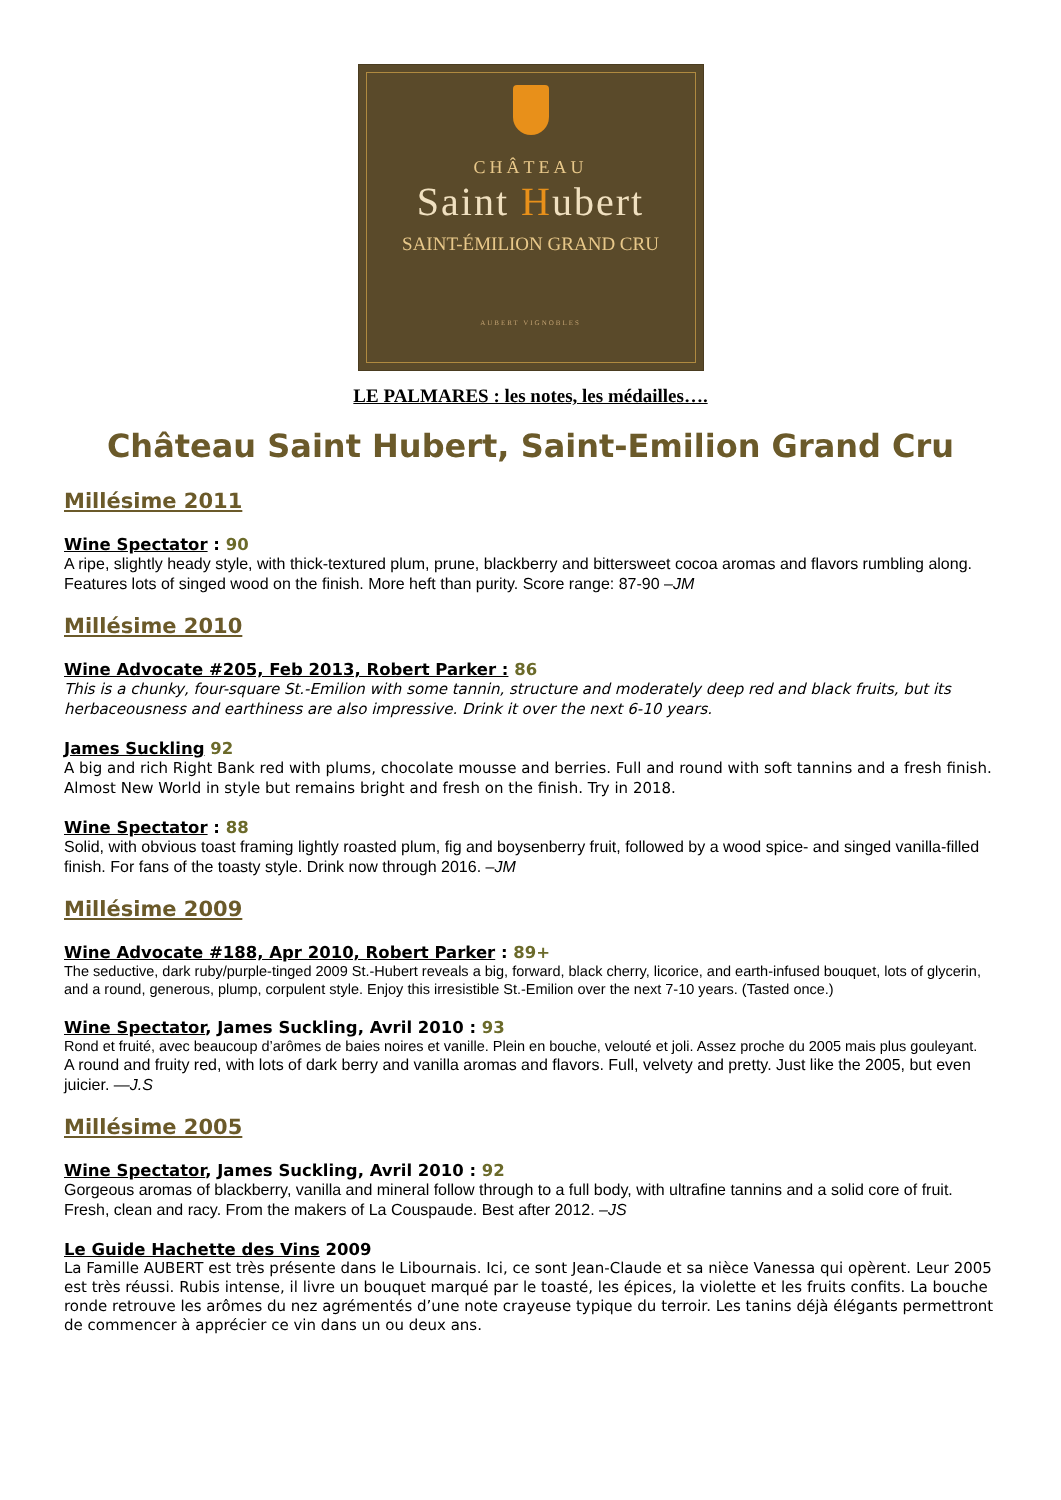CHÂTEAU
Saint Hubert
SAINT-ÉMILION GRAND CRU
AUBERT VIGNOBLES
LE PALMARES : les notes, les médailles….
Château Saint Hubert, Saint-Emilion Grand Cru
Millésime 2011
Wine Spectator : 90
A ripe, slightly heady style, with thick-textured plum, prune, blackberry and bittersweet cocoa aromas and flavors rumbling along. Features lots of singed wood on the finish. More heft than purity. Score range: 87-90 –JM
Millésime 2010
Wine Advocate #205, Feb 2013, Robert Parker : 86
This is a chunky, four-square St.-Emilion with some tannin, structure and moderately deep red and black fruits, but its herbaceousness and earthiness are also impressive. Drink it over the next 6-10 years.
James Suckling 92
A big and rich Right Bank red with plums, chocolate mousse and berries. Full and round with soft tannins and a fresh finish. Almost New World in style but remains bright and fresh on the finish. Try in 2018.
Wine Spectator : 88
Solid, with obvious toast framing lightly roasted plum, fig and boysenberry fruit, followed by a wood spice- and singed vanilla-filled finish. For fans of the toasty style. Drink now through 2016. –JM
Millésime 2009
Wine Advocate #188, Apr 2010, Robert Parker : 89+
The seductive, dark ruby/purple-tinged 2009 St.-Hubert reveals a big, forward, black cherry, licorice, and earth-infused bouquet, lots of glycerin, and a round, generous, plump, corpulent style. Enjoy this irresistible St.-Emilion over the next 7-10 years. (Tasted once.)
Wine Spectator, James Suckling, Avril 2010 : 93
Rond et fruité, avec beaucoup d’arômes de baies noires et vanille. Plein en bouche, velouté et joli. Assez proche du 2005 mais plus gouleyant.
A round and fruity red, with lots of dark berry and vanilla aromas and flavors. Full, velvety and pretty. Just like the 2005, but even juicier. —J.S
Millésime 2005
Wine Spectator, James Suckling, Avril 2010 : 92
Gorgeous aromas of blackberry, vanilla and mineral follow through to a full body, with ultrafine tannins and a solid core of fruit. Fresh, clean and racy. From the makers of La Couspaude. Best after 2012. –JS
Le Guide Hachette des Vins 2009
La Famille AUBERT est très présente dans le Libournais. Ici, ce sont Jean-Claude et sa nièce Vanessa qui opèrent. Leur 2005 est très réussi. Rubis intense, il livre un bouquet marqué par le toasté, les épices, la violette et les fruits confits. La bouche ronde retrouve les arômes du nez agrémentés d’une note crayeuse typique du terroir. Les tanins déjà élégants permettront de commencer à apprécier ce vin dans un ou deux ans.